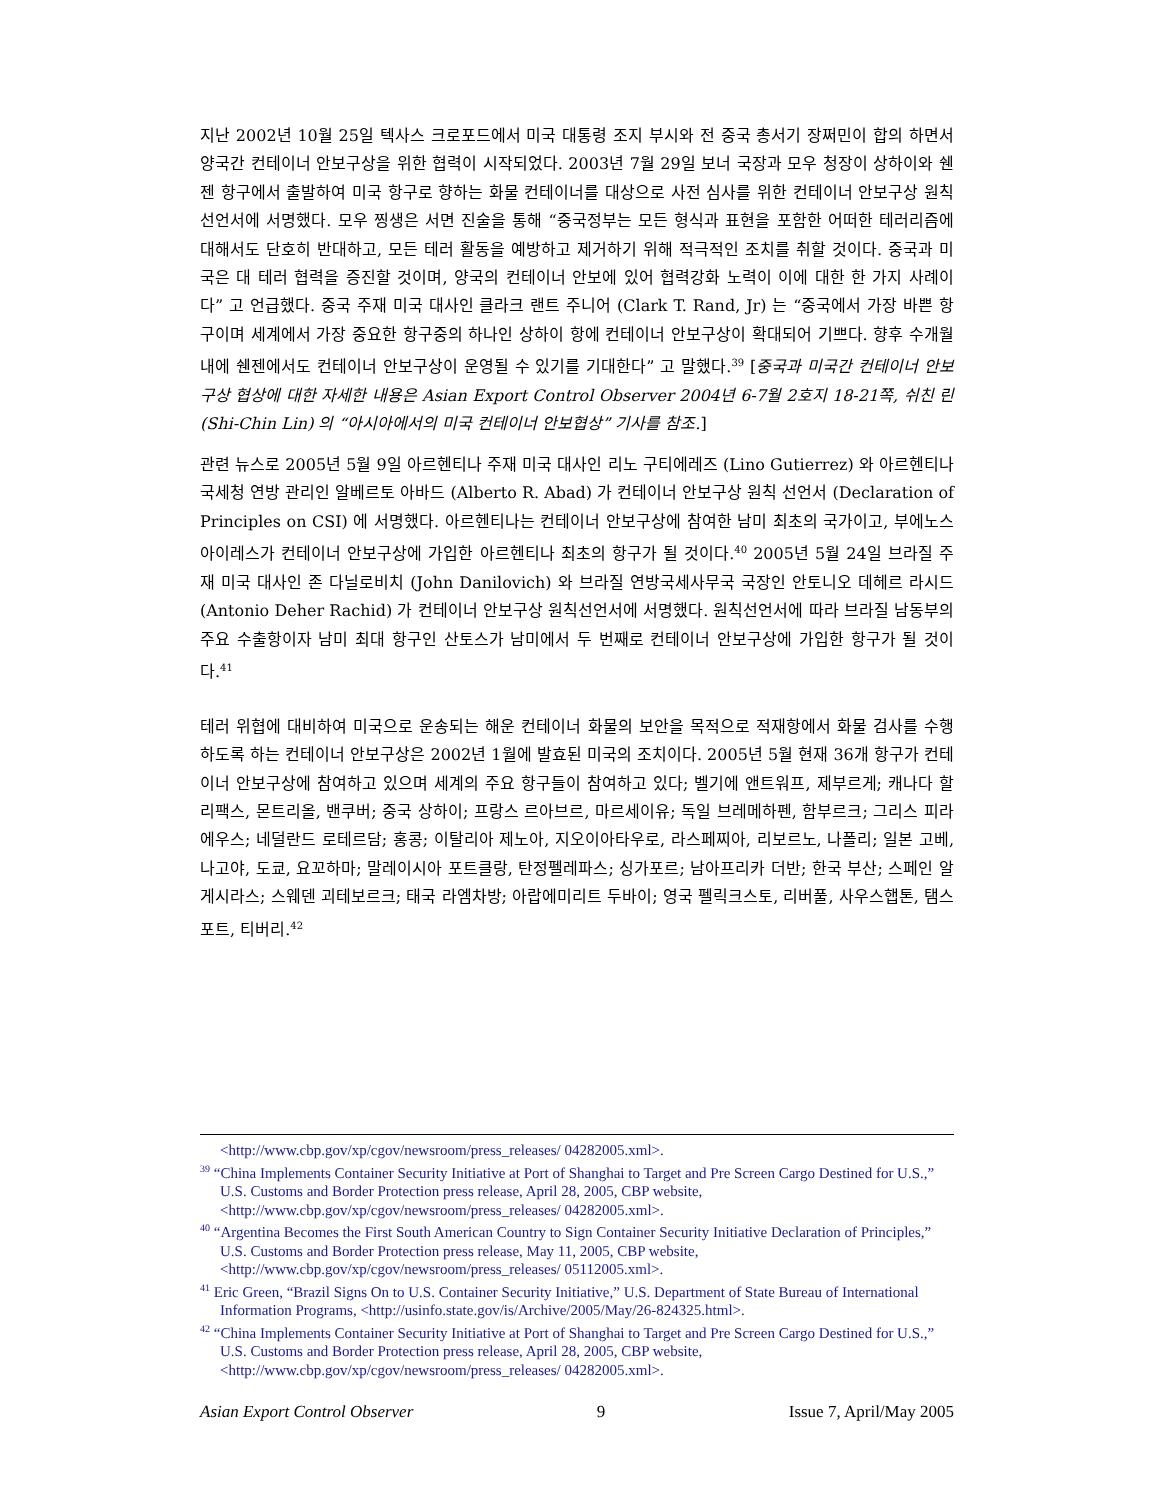지난 2002년 10월 25일 텍사스 크로포드에서 미국 대통령 조지 부시와 전 중국 총서기 장쩌민이 합의 하면서 양국간 컨테이너 안보구상을 위한 협력이 시작되었다. 2003년 7월 29일 보너 국장과 모우 청장이 상하이와 쉔젠 항구에서 출발하여 미국 항구로 향하는 화물 컨테이너를 대상으로 사전 심사를 위한 컨테이너 안보구상 원칙선언서에 서명했다. 모우 찡생은 서면 진술을 통해 “중국정부는 모든 형식과 표현을 포함한 어떠한 테러리즘에 대해서도 단호히 반대하고, 모든 테러 활동을 예방하고 제거하기 위해 적극적인 조치를 취할 것이다. 중국과 미국은 대 테러 협력을 증진할 것이며, 양국의 컨테이너 안보에 있어 협력강화 노력이 이에 대한 한 가지 사례이다” 고 언급했다. 중국 주재 미국 대사인 클라크 랜트 주니어 (Clark T. Rand, Jr) 는 “중국에서 가장 바쁜 항구이며 세계에서 가장 중요한 항구중의 하나인 상하이 항에 컨테이너 안보구상이 확대되어 기쁘다. 향후 수개월 내에 쉔젠에서도 컨테이너 안보구상이 운영될 수 있기를 기대한다” 고 말했다.<sup>39</sup> [중국과 미국간 컨테이너 안보구상 협상에 대한 자세한 내용은 Asian Export Control Observer 2004년 6-7월 2호지 18-21쪽, 쉬친 린 (Shi-Chin Lin) 의 “아시아에서의 미국 컨테이너 안보협상” 기사를 참조.]
관련 뉴스로 2005년 5월 9일 아르헨티나 주재 미국 대사인 리노 구티에레즈 (Lino Gutierrez) 와 아르헨티나 국세청 연방 관리인 알베르토 아바드 (Alberto R. Abad) 가 컨테이너 안보구상 원칙 선언서 (Declaration of Principles on CSI) 에 서명했다. 아르헨티나는 컨테이너 안보구상에 참여한 남미 최초의 국가이고, 부에노스 아이레스가 컨테이너 안보구상에 가입한 아르헨티나 최초의 항구가 될 것이다.<sup>40</sup> 2005년 5월 24일 브라질 주재 미국 대사인 존 다닐로비치 (John Danilovich) 와 브라질 연방국세사무국 국장인 안토니오 데헤르 라시드 (Antonio Deher Rachid) 가 컨테이너 안보구상 원칙선언서에 서명했다. 원칙선언서에 따라 브라질 남동부의 주요 수출항이자 남미 최대 항구인 산토스가 남미에서 두 번째로 컨테이너 안보구상에 가입한 항구가 될 것이다.<sup>41</sup>
테러 위협에 대비하여 미국으로 운송되는 해운 컨테이너 화물의 보안을 목적으로 적재항에서 화물 검사를 수행하도록 하는 컨테이너 안보구상은 2002년 1월에 발효된 미국의 조치이다. 2005년 5월 현재 36개 항구가 컨테이너 안보구상에 참여하고 있으며 세계의 주요 항구들이 참여하고 있다; 벨기에 앤트워프, 제부르게; 캐나다 할리팩스, 몬트리올, 밴쿠버; 중국 상하이; 프랑스 르아브르, 마르세이유; 독일 브레메하펜, 함부르크; 그리스 피라에우스; 네덜란드 로테르담; 홍콩; 이탈리아 제노아, 지오이아타우로, 라스페찌아, 리보르노, 나폴리; 일본 고베, 나고야, 도쿄, 요꼬하마; 말레이시아 포트클랑, 탄정펠레파스; 싱가포르; 남아프리카 더반; 한국 부산; 스페인 알게시라스; 스웨덴 괴테보르크; 태국 라엠차방; 아랍에미리트 두바이; 영국 펠릭크스토, 리버풀, 사우스햅톤, 탬스포트, 티버리.<sup>42</sup>
<http://www.cbp.gov/xp/cgov/newsroom/press_releases/ 04282005.xml>.
<sup>39</sup> “China Implements Container Security Initiative at Port of Shanghai to Target and Pre Screen Cargo Destined for U.S.,” U.S. Customs and Border Protection press release, April 28, 2005, CBP website, <http://www.cbp.gov/xp/cgov/newsroom/press_releases/ 04282005.xml>.
<sup>40</sup> “Argentina Becomes the First South American Country to Sign Container Security Initiative Declaration of Principles,” U.S. Customs and Border Protection press release, May 11, 2005, CBP website, <http://www.cbp.gov/xp/cgov/newsroom/press_releases/ 05112005.xml>.
<sup>41</sup> Eric Green, “Brazil Signs On to U.S. Container Security Initiative,” U.S. Department of State Bureau of International Information Programs, <http://usinfo.state.gov/is/Archive/2005/May/26-824325.html>.
<sup>42</sup> “China Implements Container Security Initiative at Port of Shanghai to Target and Pre Screen Cargo Destined for U.S.,” U.S. Customs and Border Protection press release, April 28, 2005, CBP website, <http://www.cbp.gov/xp/cgov/newsroom/press_releases/ 04282005.xml>.
Asian Export Control Observer 9 Issue 7, April/May 2005